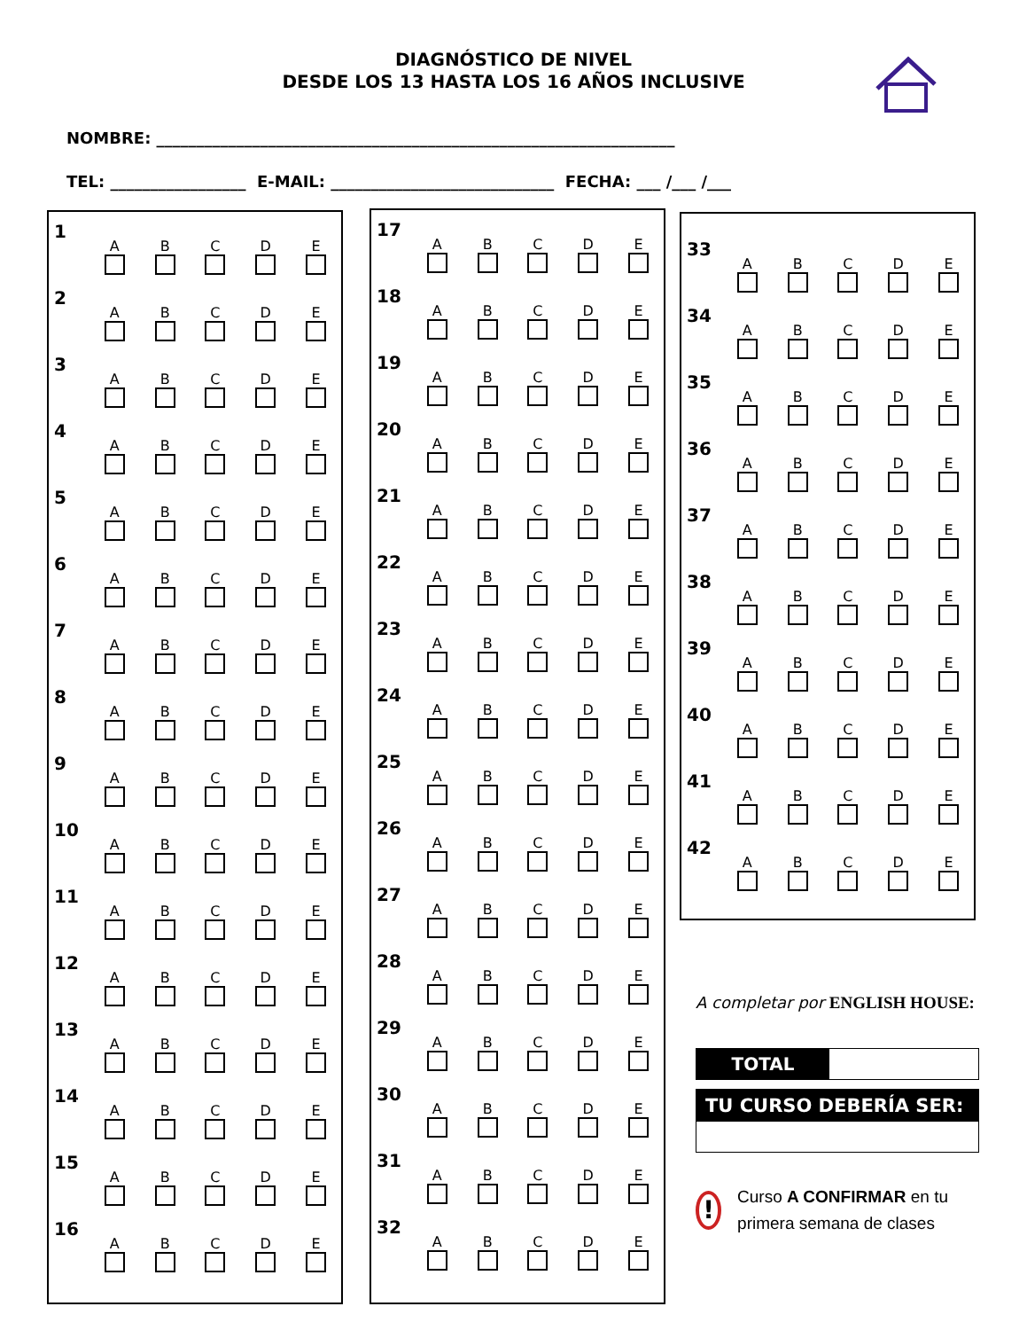DIAGNÓSTICO DE NIVEL
DESDE LOS 13 HASTA LOS 16 AÑOS INCLUSIVE
NOMBRE: _________________________________________________________________
TEL: _________________ E-MAIL: ____________________________ FECHA: ___ /___ /___
| 1 | A | B | C | D | E |
| 2 | A | B | C | D | E |
| 3 | A | B | C | D | E |
| 4 | A | B | C | D | E |
| 5 | A | B | C | D | E |
| 6 | A | B | C | D | E |
| 7 | A | B | C | D | E |
| 8 | A | B | C | D | E |
| 9 | A | B | C | D | E |
| 10 | A | B | C | D | E |
| 11 | A | B | C | D | E |
| 12 | A | B | C | D | E |
| 13 | A | B | C | D | E |
| 14 | A | B | C | D | E |
| 15 | A | B | C | D | E |
| 16 | A | B | C | D | E |
| 17 | A | B | C | D | E |
| 18 | A | B | C | D | E |
| 19 | A | B | C | D | E |
| 20 | A | B | C | D | E |
| 21 | A | B | C | D | E |
| 22 | A | B | C | D | E |
| 23 | A | B | C | D | E |
| 24 | A | B | C | D | E |
| 25 | A | B | C | D | E |
| 26 | A | B | C | D | E |
| 27 | A | B | C | D | E |
| 28 | A | B | C | D | E |
| 29 | A | B | C | D | E |
| 30 | A | B | C | D | E |
| 31 | A | B | C | D | E |
| 32 | A | B | C | D | E |
| 33 | A | B | C | D | E |
| 34 | A | B | C | D | E |
| 35 | A | B | C | D | E |
| 36 | A | B | C | D | E |
| 37 | A | B | C | D | E |
| 38 | A | B | C | D | E |
| 39 | A | B | C | D | E |
| 40 | A | B | C | D | E |
| 41 | A | B | C | D | E |
| 42 | A | B | C | D | E |
A completar por ENGLISH HOUSE:
TOTAL
TU CURSO DEBERÍA SER:
! Curso A CONFIRMAR en tu primera semana de clases